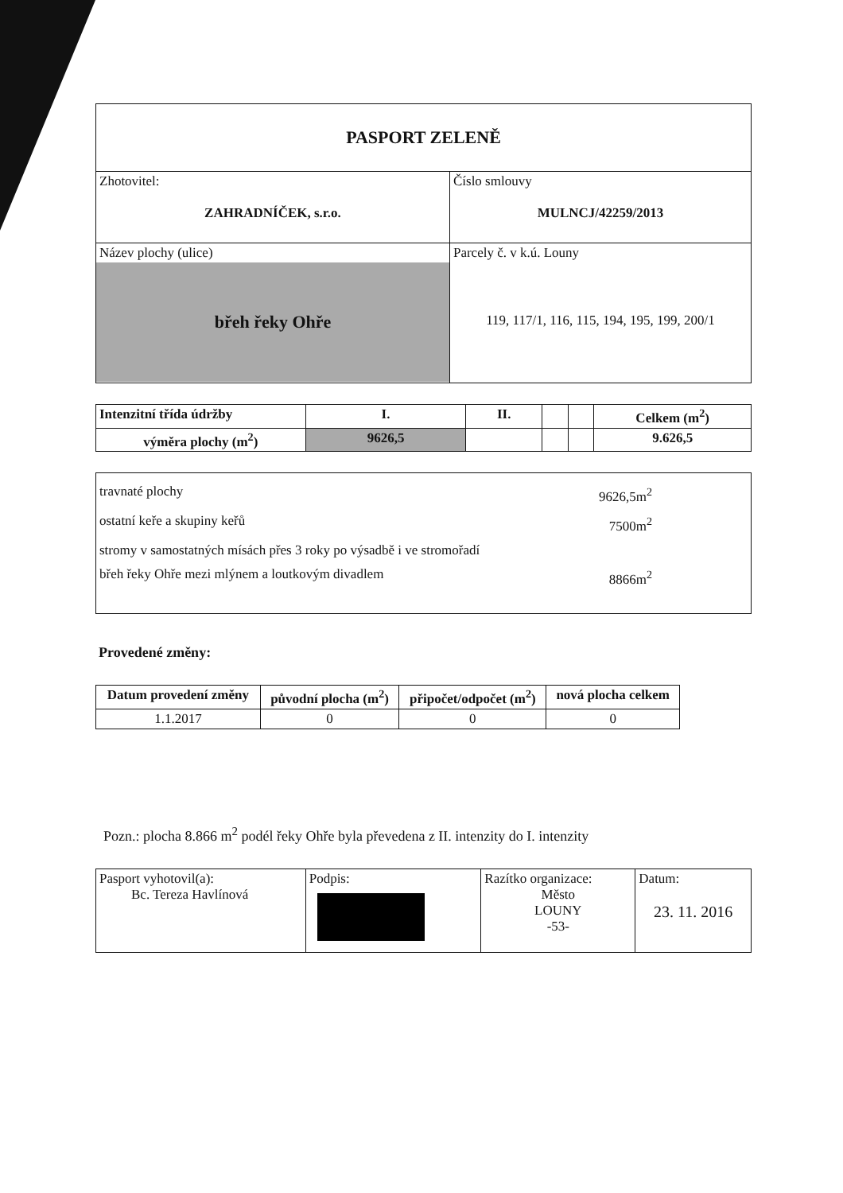| PASPORT ZELENĚ | |
| Zhotovitel: ZAHRADNÍČEK, s.r.o. | Číslo smlouvy MULNCJ/42259/2013 |
| Název plochy (ulice) břeh řeky Ohře | Parcely č. v k.ú. Louny 119, 117/1, 116, 115, 194, 195, 199, 200/1 |
| Intenzitní třída údržby | I. | II. | | | Celkem (m<sup>2</sup>) |
| --- | --- | --- | --- | --- | --- |
| výměra plochy (m<sup>2</sup>) | 9626,5 | | | | 9.626,5 |
travnaté plochy 9626,5m<sup>2</sup>
ostatní keře a skupiny keřů 7500m<sup>2</sup>
stromy v samostatných mísách přes 3 roky po výsadbě i ve stromořadí
břeh řeky Ohře mezi mlýnem a loutkovým divadlem 8866m<sup>2</sup>
Provedené změny:
| Datum provedení změny | původní plocha (m<sup>2</sup>) | připočet/odpočet (m<sup>2</sup>) | nová plocha celkem |
| --- | --- | --- | --- |
| 1.1.2017 | 0 | 0 | 0 |
Pozn.: plocha 8.866 m<sup>2</sup> podél řeky Ohře byla převedena z II. intenzity do I. intenzity
| Pasport vyhotovil(a): Bc. Tereza Havlínová | Podpis: | Razítko organizace: Město LOUNY -53- | Datum: 23. 11. 2016 |